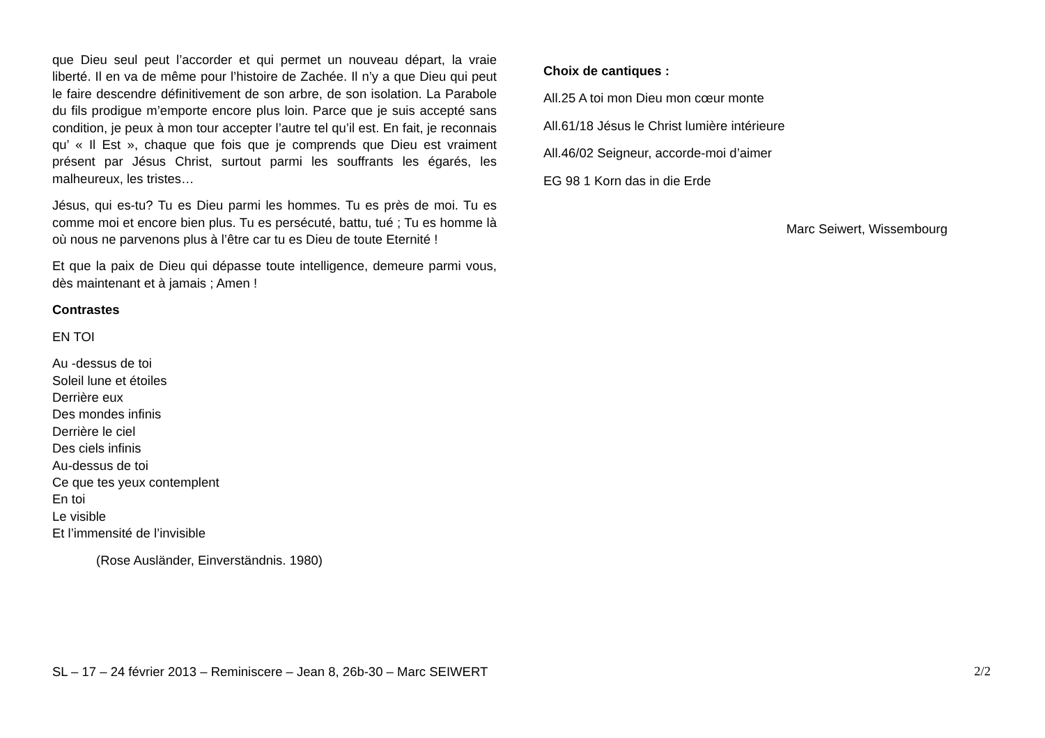que Dieu seul peut l’accorder et qui permet un nouveau départ, la vraie liberté. Il en va de même pour l’histoire de Zachée. Il n’y a que Dieu qui peut le faire descendre définitivement de son arbre, de son isolation. La Parabole du fils prodigue m’emporte encore plus loin. Parce que je suis accepté sans condition, je peux à mon tour accepter l’autre tel qu’il est. En fait, je reconnais qu’ « Il Est », chaque que fois que je comprends que Dieu est vraiment présent par Jésus Christ, surtout parmi les souffrants les égarés, les malheureux, les tristes…
Jésus, qui es-tu? Tu es Dieu parmi les hommes. Tu es près de moi. Tu es comme moi et encore bien plus. Tu es persécuté, battu, tué ; Tu es homme là où nous ne parvenons plus à l’être car tu es Dieu de toute Eternité !
Et que la paix de Dieu qui dépasse toute intelligence, demeure parmi vous, dès maintenant et à jamais ; Amen !
Contrastes
EN TOI
Au -dessus de toi
Soleil lune et étoiles
Derrière eux
Des mondes infinis
Derrière le ciel
Des ciels infinis
Au-dessus de toi
Ce que tes yeux contemplent
En toi
Le visible
Et l’immensité de l’invisible
(Rose Ausländer, Einverständnis. 1980)
Choix de cantiques :
All.25 A toi mon Dieu mon cœur monte
All.61/18 Jésus le Christ lumière intérieure
All.46/02 Seigneur, accorde-moi d’aimer
EG 98 1 Korn das in die Erde
Marc Seiwert, Wissembourg
SL – 17 – 24 février 2013 – Reminiscere – Jean 8, 26b-30 – Marc SEIWERT 2/2